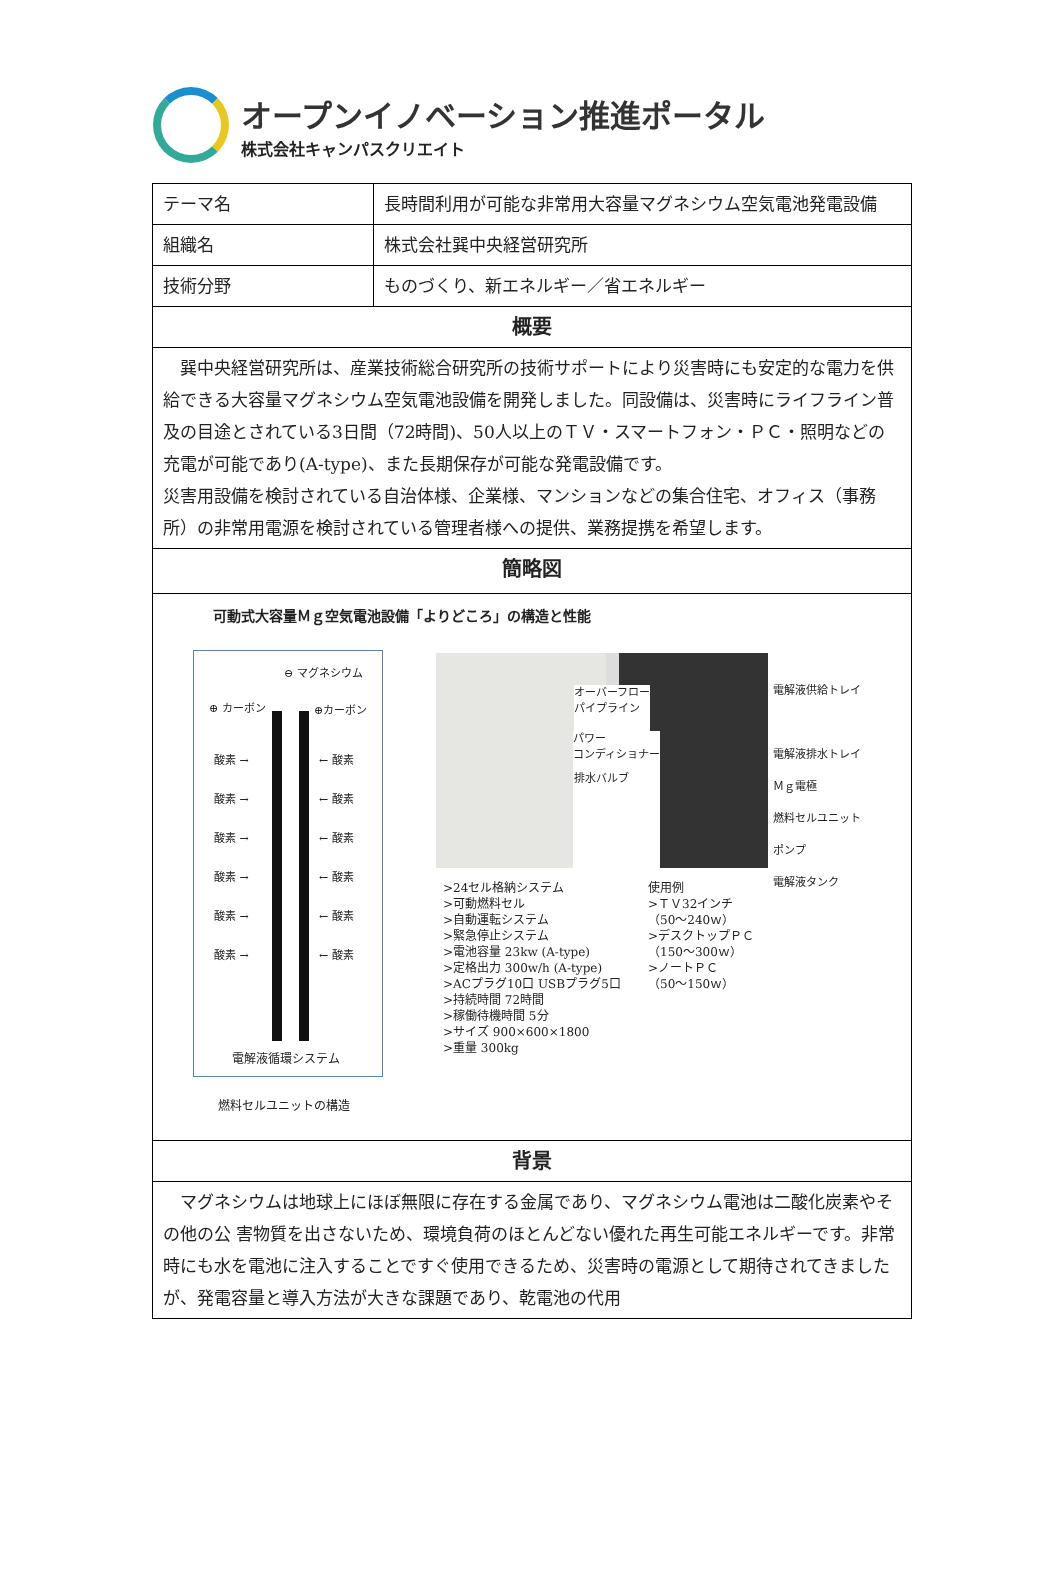オープンイノベーション推進ポータル
株式会社キャンパスクリエイト
| テーマ名 | 長時間利用が可能な非常用大容量マグネシウム空気電池発電設備 |
| 組織名 | 株式会社巽中央経営研究所 |
| 技術分野 | ものづくり、新エネルギー／省エネルギー |
| 概要 | |
| 巽中央経営研究所は、産業技術総合研究所の技術サポートにより災害時にも安定的な電力を供給できる大容量マグネシウム空気電池設備を開発しました。同設備は、災害時にライフライン普及の目途とされている3日間（72時間)、50人以上のＴＶ・スマートフォン・ＰＣ・照明などの充電が可能であり(A-type)、また長期保存が可能な発電設備です。 災害用設備を検討されている自治体様、企業様、マンションなどの集合住宅、オフィス（事務所）の非常用電源を検討されている管理者様への提供、業務提携を希望します。 | |
| 簡略図 | |
| 可動式大容量Ｍｇ空気電池設備「よりどころ」の構造と性能 ⊖ マグネシウム ⊕ カーボン ⊕カーボン 酸素 → 酸素 → 酸素 → 酸素 → 酸素 → 酸素 → ← 酸素 ← 酸素 ← 酸素 ← 酸素 ← 酸素 ← 酸素 電解液循環システム 燃料セルユニットの構造 オーバーフロー パイプライン パワー コンディショナー 排水バルブ 電解液供給トレイ 電解液排水トレイ Ｍｇ電極 燃料セルユニット ポンプ 電解液タンク >24セル格納システム >可動燃料セル >自動運転システム >緊急停止システム >電池容量 23kw (A-type) >定格出力 300w/h (A-type) >ACプラグ10口 USBプラグ5口 >持続時間 72時間 >稼働待機時間 5分 >サイズ 900×600×1800 >重量 300kg 使用例 >ＴＶ32インチ （50～240ｗ） >デスクトップＰＣ （150～300ｗ） >ノートＰＣ （50～150ｗ） | |
| 背景 | |
| マグネシウムは地球上にほぼ無限に存在する金属であり、マグネシウム電池は二酸化炭素やその他の公 害物質を出さないため、環境負荷のほとんどない優れた再生可能エネルギーです。非常時にも水を電池に注入することですぐ使用できるため、災害時の電源として期待されてきましたが、発電容量と導入方法が大きな課題であり、乾電池の代用 | |